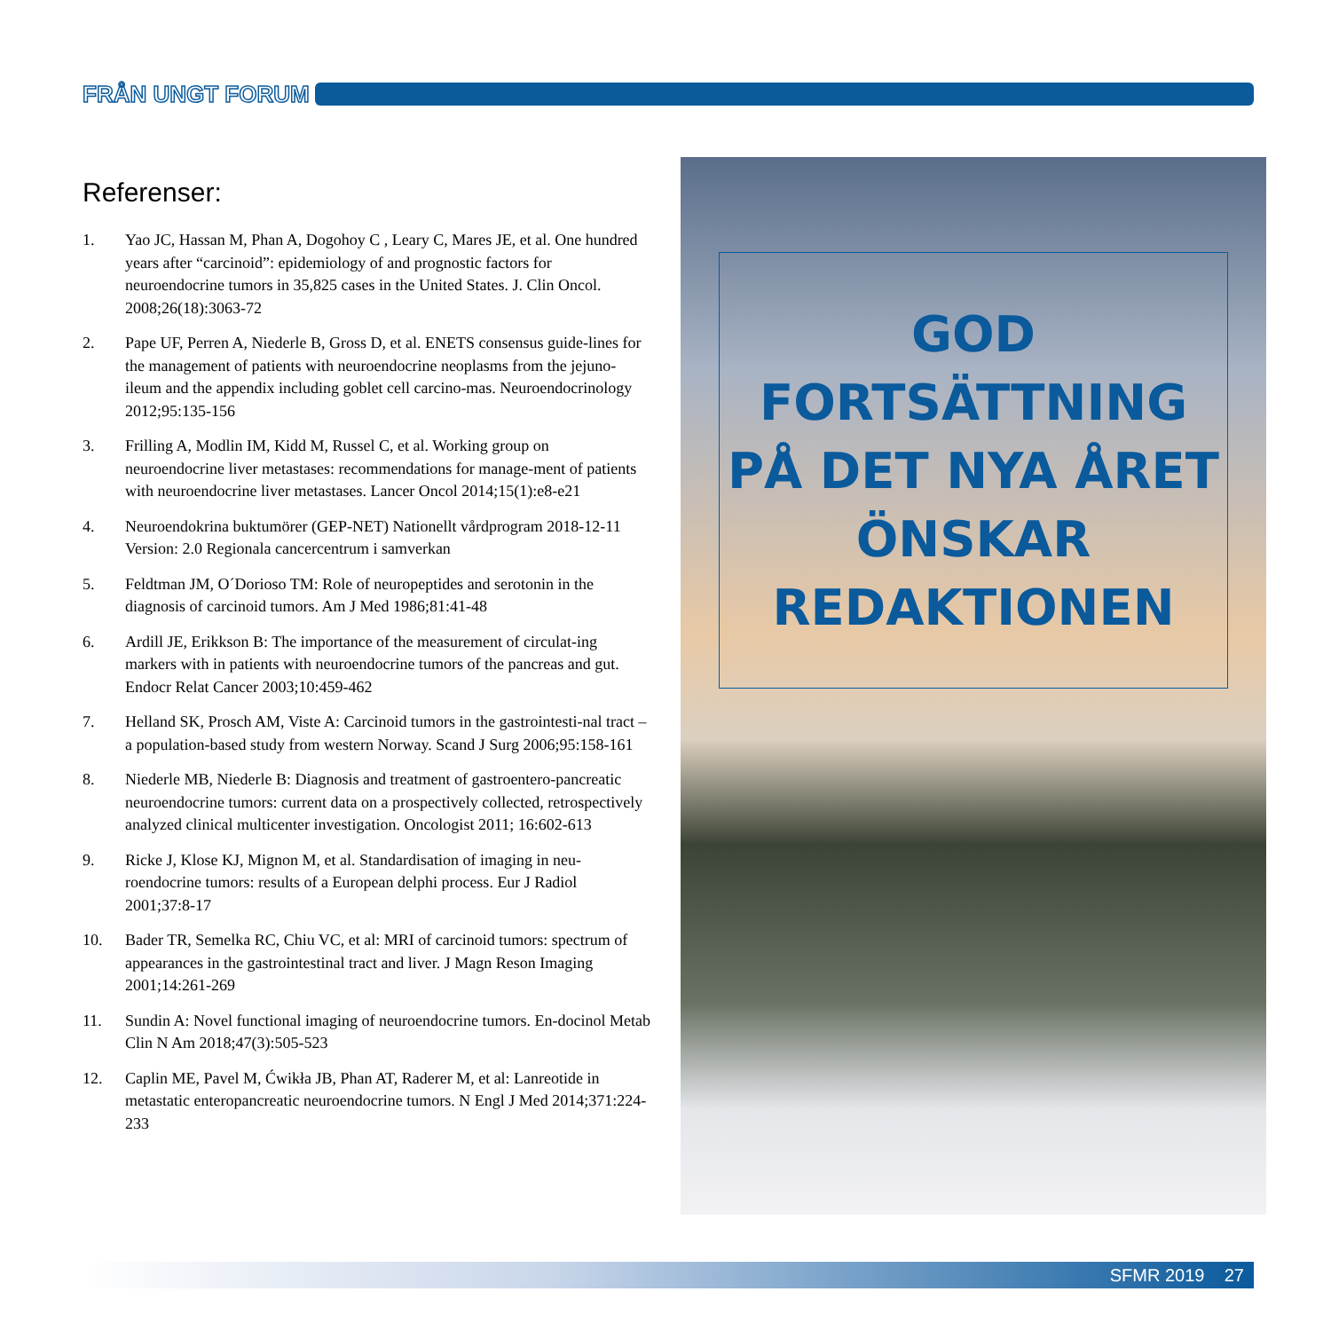FRÅN UNGT FORUM
Referenser:
1. Yao JC, Hassan M, Phan A, Dogohoy C , Leary C, Mares JE, et al. One hundred years after “carcinoid”: epidemiology of and prognostic factors for neuroendocrine tumors in 35,825 cases in the United States. J. Clin Oncol. 2008;26(18):3063-72
2. Pape UF, Perren A, Niederle B, Gross D, et al. ENETS consensus guide-lines for the management of patients with neuroendocrine neoplasms from the jejuno-ileum and the appendix including goblet cell carcino-mas. Neuroendocrinology 2012;95:135-156
3. Frilling A, Modlin IM, Kidd M, Russel C, et al. Working group on neuroendocrine liver metastases: recommendations for manage-ment of patients with neuroendocrine liver metastases. Lancer Oncol 2014;15(1):e8-e21
4. Neuroendokrina buktumörer (GEP-NET) Nationellt vårdprogram 2018-12-11 Version: 2.0 Regionala cancercentrum i samverkan
5. Feldtman JM, O´Dorioso TM: Role of neuropeptides and serotonin in the diagnosis of carcinoid tumors. Am J Med 1986;81:41-48
6. Ardill JE, Erikkson B: The importance of the measurement of circulat-ing markers with in patients with neuroendocrine tumors of the pancreas and gut. Endocr Relat Cancer 2003;10:459-462
7. Helland SK, Prosch AM, Viste A: Carcinoid tumors in the gastrointesti-nal tract – a population-based study from western Norway. Scand J Surg 2006;95:158-161
8. Niederle MB, Niederle B: Diagnosis and treatment of gastroentero-pancreatic neuroendocrine tumors: current data on a prospectively collected, retrospectively analyzed clinical multicenter investigation. Oncologist 2011; 16:602-613
9. Ricke J, Klose KJ, Mignon M, et al. Standardisation of imaging in neu-roendocrine tumors: results of a European delphi process. Eur J Radiol 2001;37:8-17
10. Bader TR, Semelka RC, Chiu VC, et al: MRI of carcinoid tumors: spectrum of appearances in the gastrointestinal tract and liver. J Magn Reson Imaging 2001;14:261-269
11. Sundin A: Novel functional imaging of neuroendocrine tumors. En-docinol Metab Clin N Am 2018;47(3):505-523
12. Caplin ME, Pavel M, Ćwikła JB, Phan AT, Raderer M, et al: Lanreotide in metastatic enteropancreatic neuroendocrine tumors. N Engl J Med 2014;371:224-233
GOD
FORTSÄTTNING
PÅ DET NYA ÅRET
ÖNSKAR
REDAKTIONEN
SFMR 2019 27